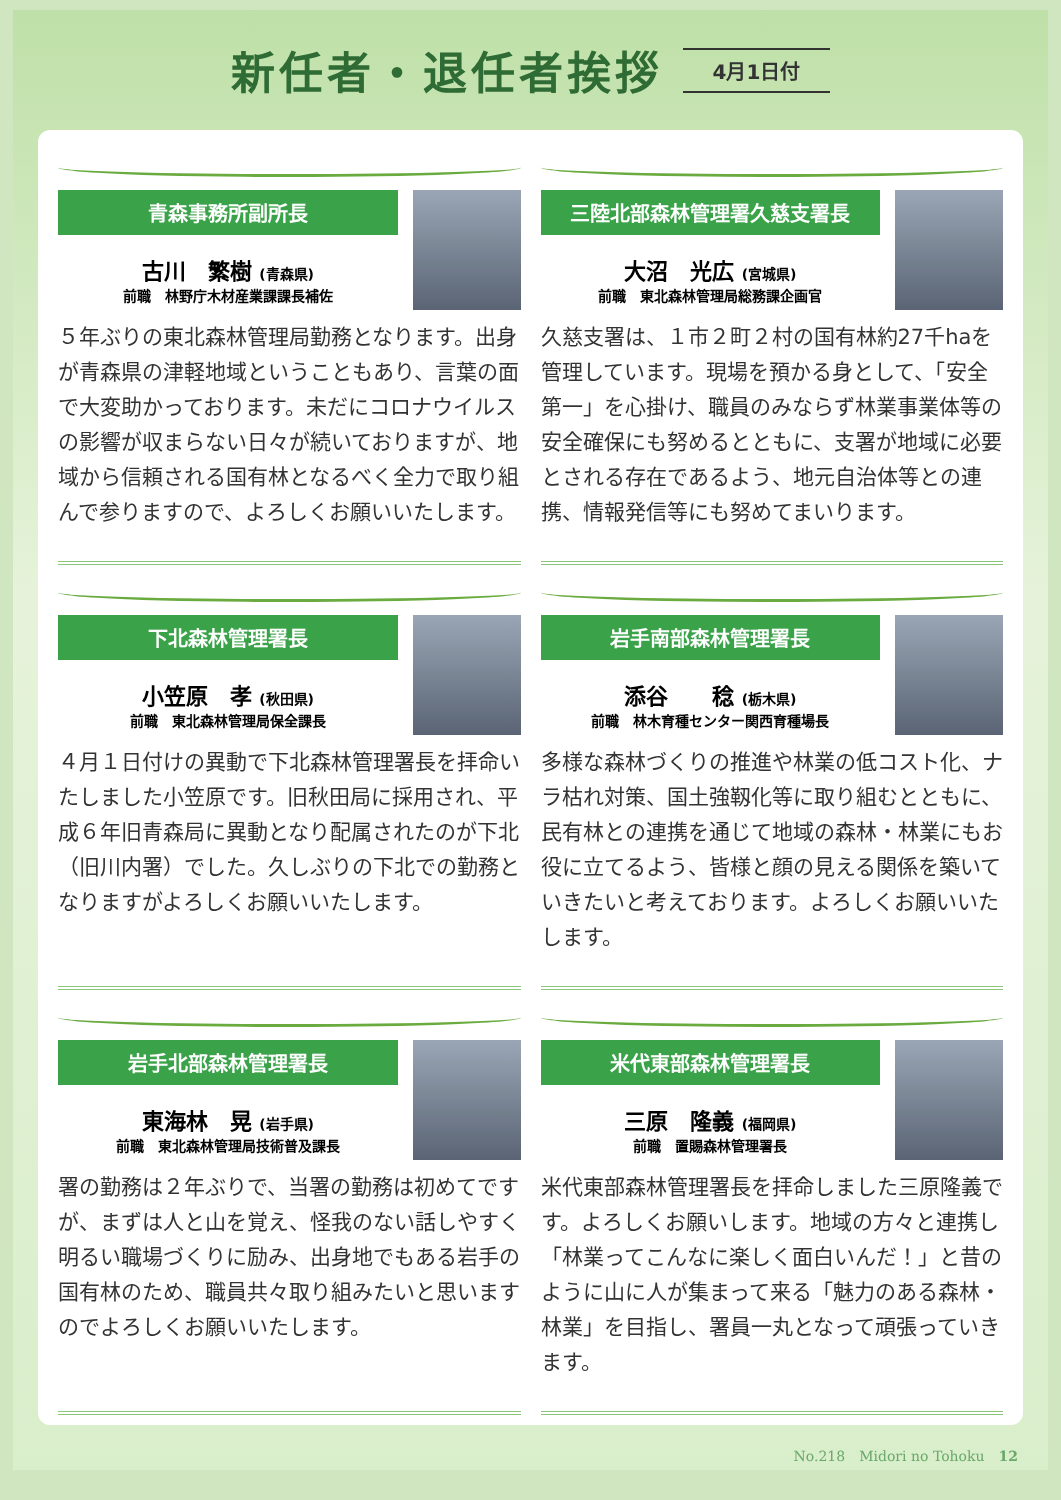新任者・退任者挨拶
4月1日付
青森事務所副所長
古川　繁樹 (青森県)
前職　林野庁木材産業課課長補佐
５年ぶりの東北森林管理局勤務となります。出身が青森県の津軽地域ということもあり、言葉の面で大変助かっております。未だにコロナウイルスの影響が収まらない日々が続いておりますが、地域から信頼される国有林となるべく全力で取り組んで参りますので、よろしくお願いいたします。
三陸北部森林管理署久慈支署長
大沼　光広 (宮城県)
前職　東北森林管理局総務課企画官
久慈支署は、１市２町２村の国有林約27千haを管理しています。現場を預かる身として、「安全第一」を心掛け、職員のみならず林業事業体等の安全確保にも努めるとともに、支署が地域に必要とされる存在であるよう、地元自治体等との連携、情報発信等にも努めてまいります。
下北森林管理署長
小笠原　孝 (秋田県)
前職　東北森林管理局保全課長
４月１日付けの異動で下北森林管理署長を拝命いたしました小笠原です。旧秋田局に採用され、平成６年旧青森局に異動となり配属されたのが下北（旧川内署）でした。久しぶりの下北での勤務となりますがよろしくお願いいたします。
岩手南部森林管理署長
添谷　　稔 (栃木県)
前職　林木育種センター関西育種場長
多様な森林づくりの推進や林業の低コスト化、ナラ枯れ対策、国土強靱化等に取り組むとともに、民有林との連携を通じて地域の森林・林業にもお役に立てるよう、皆様と顔の見える関係を築いていきたいと考えております。よろしくお願いいたします。
岩手北部森林管理署長
東海林　晃 (岩手県)
前職　東北森林管理局技術普及課長
署の勤務は２年ぶりで、当署の勤務は初めてですが、まずは人と山を覚え、怪我のない話しやすく明るい職場づくりに励み、出身地でもある岩手の国有林のため、職員共々取り組みたいと思いますのでよろしくお願いいたします。
米代東部森林管理署長
三原　隆義 (福岡県)
前職　置賜森林管理署長
米代東部森林管理署長を拝命しました三原隆義です。よろしくお願いします。地域の方々と連携し「林業ってこんなに楽しく面白いんだ！」と昔のように山に人が集まって来る「魅力のある森林・林業」を目指し、署員一丸となって頑張っていきます。
No.218　Midori no Tohoku　12